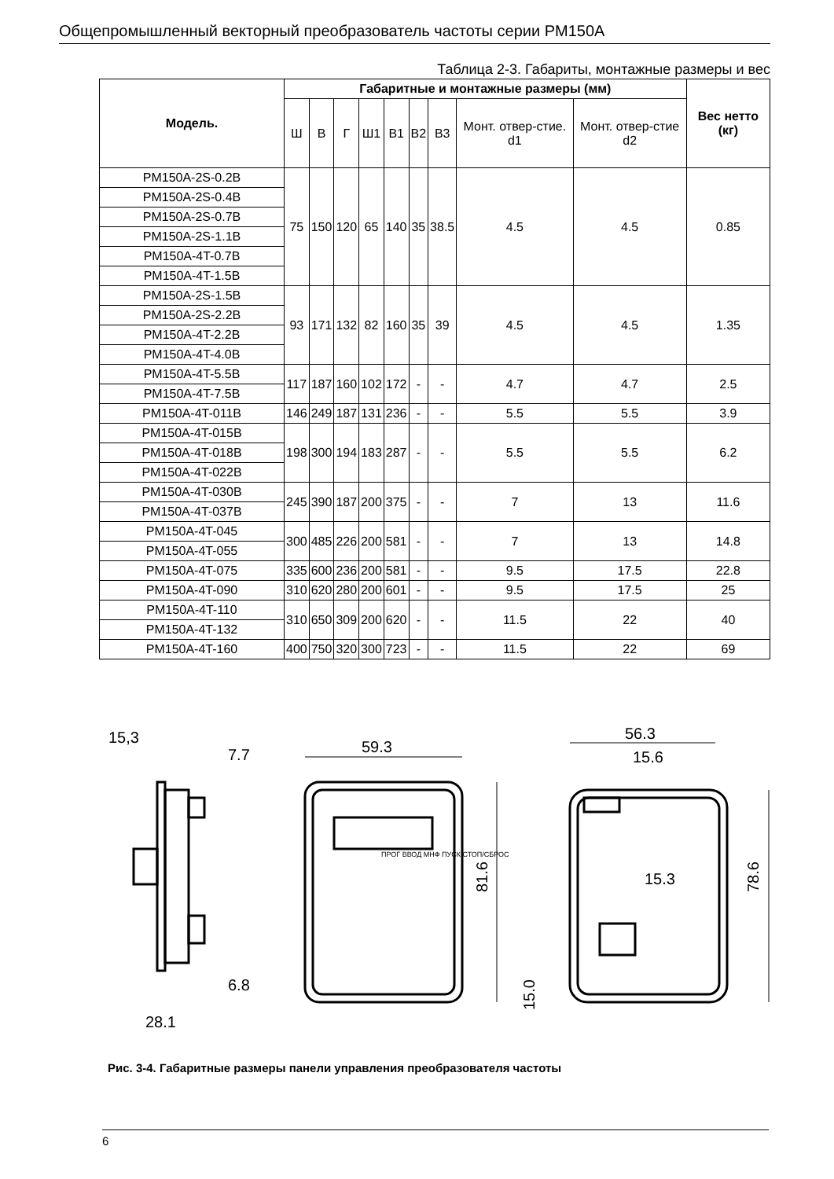Общепромышленный векторный преобразователь частоты серии PM150A
Таблица 2-3. Габариты, монтажные размеры и вес
| Модель. | Габаритные и монтажные размеры (мм) | | | | | | | | | Вес нетто (кг) |
| --- | --- | --- | --- | --- | --- | --- | --- | --- | --- | --- |
| | Ш | В | Г | Ш1 | В1 | В2 | В3 | Монт. отвер-стие. d1 | Монт. отвер-стие d2 | |
| PM150A-2S-0.2B | 75 | 150 | 120 | 65 | 140 | 35 | 38.5 | 4.5 | 4.5 | 0.85 |
| PM150A-2S-0.4B | | | | | | | | | | |
| PM150A-2S-0.7B | | | | | | | | | | |
| PM150A-2S-1.1B | | | | | | | | | | |
| PM150A-4T-0.7B | | | | | | | | | | |
| PM150A-4T-1.5B | | | | | | | | | | |
| PM150A-2S-1.5B | 93 | 171 | 132 | 82 | 160 | 35 | 39 | 4.5 | 4.5 | 1.35 |
| PM150A-2S-2.2B | | | | | | | | | | |
| PM150A-4T-2.2B | | | | | | | | | | |
| PM150A-4T-4.0B | | | | | | | | | | |
| PM150A-4T-5.5B | 117 | 187 | 160 | 102 | 172 | - | - | 4.7 | 4.7 | 2.5 |
| PM150A-4T-7.5B | | | | | | | | | | |
| PM150A-4T-011B | 146 | 249 | 187 | 131 | 236 | - | - | 5.5 | 5.5 | 3.9 |
| PM150A-4T-015B | 198 | 300 | 194 | 183 | 287 | - | - | 5.5 | 5.5 | 6.2 |
| PM150A-4T-018B | | | | | | | | | | |
| PM150A-4T-022B | | | | | | | | | | |
| PM150A-4T-030B | 245 | 390 | 187 | 200 | 375 | - | - | 7 | 13 | 11.6 |
| PM150A-4T-037B | | | | | | | | | | |
| PM150A-4T-045 | 300 | 485 | 226 | 200 | 581 | - | - | 7 | 13 | 14.8 |
| PM150A-4T-055 | | | | | | | | | | |
| PM150A-4T-075 | 335 | 600 | 236 | 200 | 581 | - | - | 9.5 | 17.5 | 22.8 |
| PM150A-4T-090 | 310 | 620 | 280 | 200 | 601 | - | - | 9.5 | 17.5 | 25 |
| PM150A-4T-110 | 310 | 650 | 309 | 200 | 620 | - | - | 11.5 | 22 | 40 |
| PM150A-4T-132 | | | | | | | | | | |
| PM150A-4T-160 | 400 | 750 | 320 | 300 | 723 | - | - | 11.5 | 22 | 69 |
15,3
7.7
6.8
28.1
59.3
56.3
15.6
15.3
81.6
78.6
15.0
ПРОГ ВВОД МНФ ПУСК СТОП/СБРОС
Рис. 3-4. Габаритные размеры панели управления преобразователя частоты
6